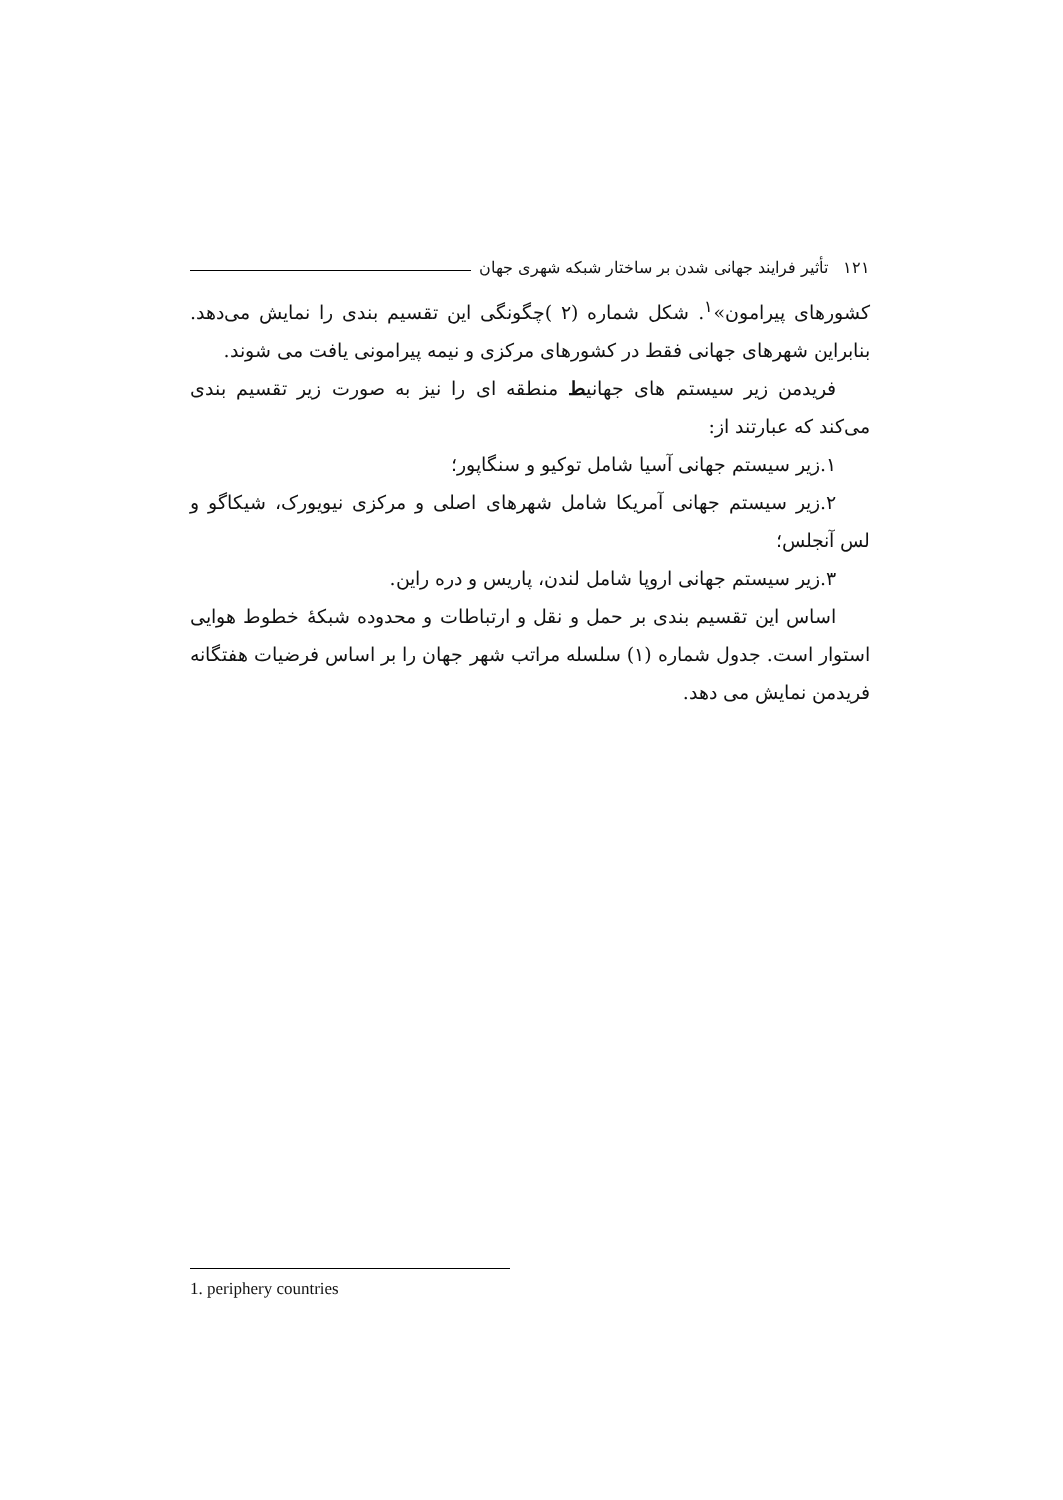۱۲۱ تأثیر فرایند جهانی شدن بر ساختار شبکه شهری جهان
کشورهای پیرامون»<sup>۱</sup>. شکل شماره (۲ )چگونگی این تقسیم بندی را نمایش می‌دهد. بنابراین شهرهای جهانی فقط در کشورهای مرکزی و نیمه پیرامونی یافت می شوند.
فریدمن زیر سیستم های جهانیط منطقه ای را نیز به صورت زیر تقسیم بندی می‌کند که عبارتند از:
۱.زیر سیستم جهانی آسیا شامل توکیو و سنگاپور؛
۲.زیر سیستم جهانی آمریکا شامل شهرهای اصلی و مرکزی نیویورک، شیکاگو و لس آنجلس؛
۳.زیر سیستم جهانی اروپا شامل لندن، پاریس و دره راین.
اساس این تقسیم بندی بر حمل و نقل و ارتباطات و محدوده شبکهٔ خطوط هوایی استوار است. جدول شماره (۱) سلسله مراتب شهر جهان را بر اساس فرضیات هفتگانه فریدمن نمایش می دهد.
1. periphery countries